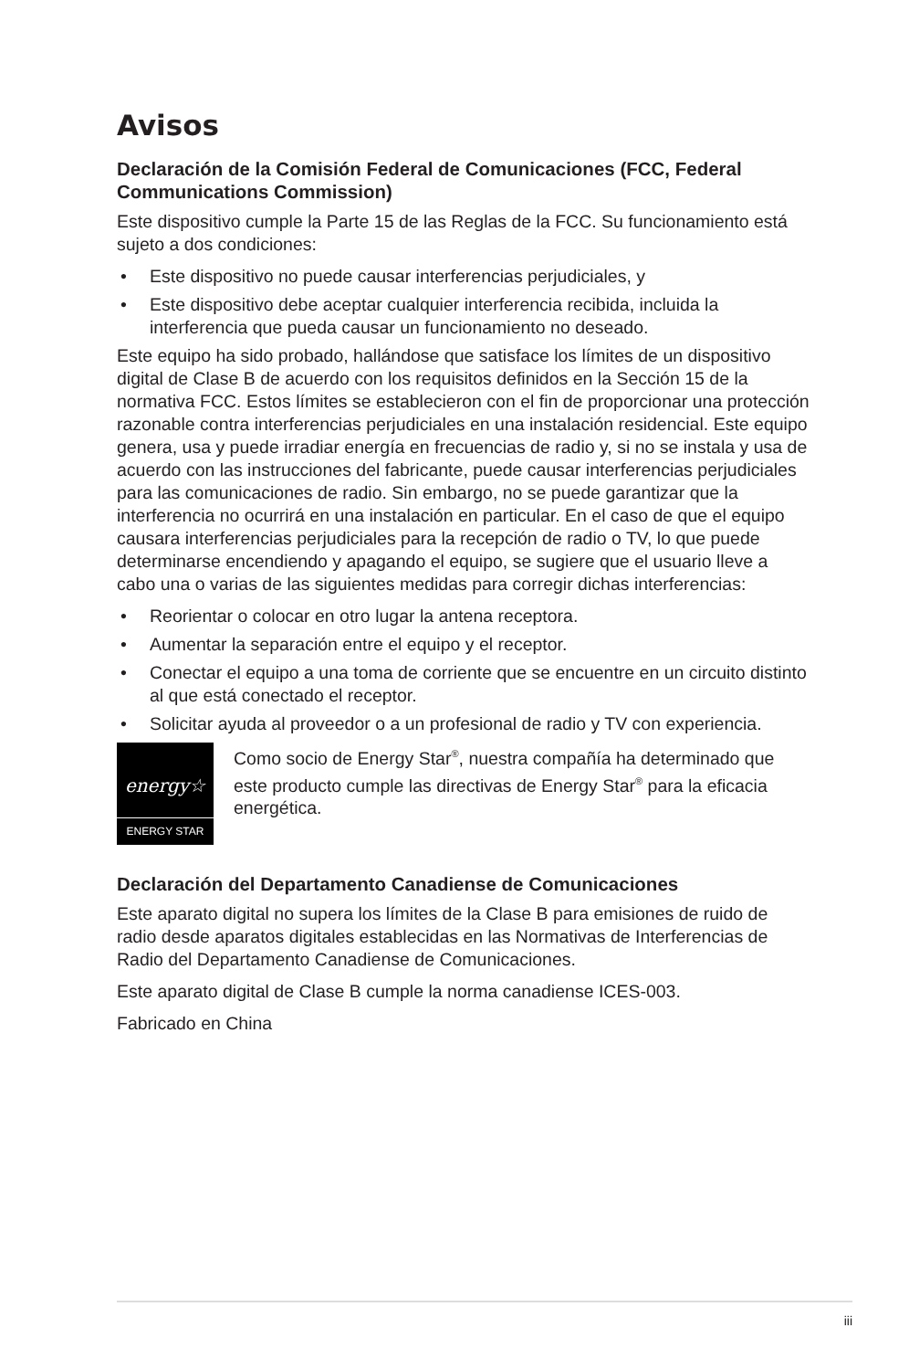Avisos
Declaración de la Comisión Federal de Comunicaciones (FCC, Federal Communications Commission)
Este dispositivo cumple la Parte 15 de las Reglas de la FCC. Su funcionamiento está sujeto a dos condiciones:
• Este dispositivo no puede causar interferencias perjudiciales, y
• Este dispositivo debe aceptar cualquier interferencia recibida, incluida la interferencia que pueda causar un funcionamiento no deseado.
Este equipo ha sido probado, hallándose que satisface los límites de un dispositivo digital de Clase B de acuerdo con los requisitos definidos en la Sección 15 de la normativa FCC. Estos límites se establecieron con el fin de proporcionar una protección razonable contra interferencias perjudiciales en una instalación residencial. Este equipo genera, usa y puede irradiar energía en frecuencias de radio y, si no se instala y usa de acuerdo con las instrucciones del fabricante, puede causar interferencias perjudiciales para las comunicaciones de radio. Sin embargo, no se puede garantizar que la interferencia no ocurrirá en una instalación en particular. En el caso de que el equipo causara interferencias perjudiciales para la recepción de radio o TV, lo que puede determinarse encendiendo y apagando el equipo, se sugiere que el usuario lleve a cabo una o varias de las siguientes medidas para corregir dichas interferencias:
• Reorientar o colocar en otro lugar la antena receptora.
• Aumentar la separación entre el equipo y el receptor.
• Conectar el equipo a una toma de corriente que se encuentre en un circuito distinto al que está conectado el receptor.
• Solicitar ayuda al proveedor o a un profesional de radio y TV con experiencia.
energy☆
ENERGY STAR
Como socio de Energy Star<sup>®</sup>, nuestra compañía ha determinado que este producto cumple las directivas de Energy Star<sup>®</sup> para la eficacia energética.
Declaración del Departamento Canadiense de Comunicaciones
Este aparato digital no supera los límites de la Clase B para emisiones de ruido de radio desde aparatos digitales establecidas en las Normativas de Interferencias de Radio del Departamento Canadiense de Comunicaciones.
Este aparato digital de Clase B cumple la norma canadiense ICES-003.
Fabricado en China
iii